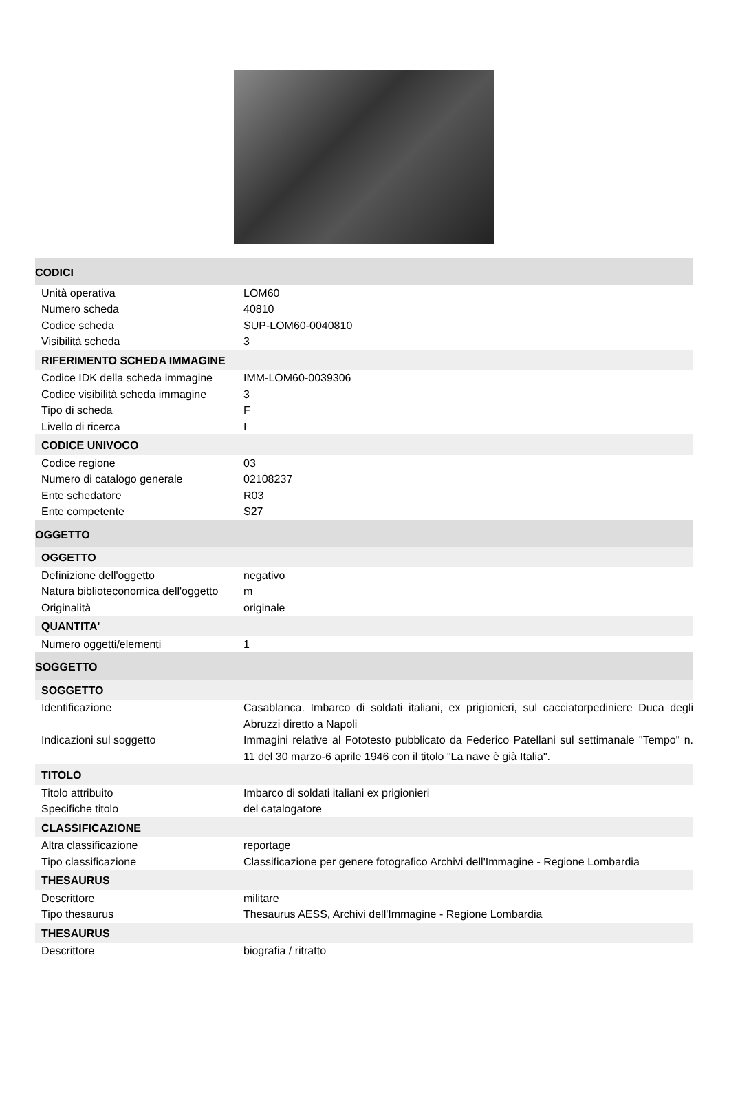| CODICI | |
| Unità operativa | LOM60 |
| Numero scheda | 40810 |
| Codice scheda | SUP-LOM60-0040810 |
| Visibilità scheda | 3 |
| RIFERIMENTO SCHEDA IMMAGINE | |
| Codice IDK della scheda immagine | IMM-LOM60-0039306 |
| Codice visibilità scheda immagine | 3 |
| Tipo di scheda | F |
| Livello di ricerca | I |
| CODICE UNIVOCO | |
| Codice regione | 03 |
| Numero di catalogo generale | 02108237 |
| Ente schedatore | R03 |
| Ente competente | S27 |
| OGGETTO | |
| OGGETTO | |
| Definizione dell'oggetto | negativo |
| Natura biblioteconomica dell'oggetto | m |
| Originalità | originale |
| QUANTITA' | |
| Numero oggetti/elementi | 1 |
| SOGGETTO | |
| SOGGETTO | |
| Identificazione | Casablanca. Imbarco di soldati italiani, ex prigionieri, sul cacciatorpediniere Duca degli Abruzzi diretto a Napoli |
| Indicazioni sul soggetto | Immagini relative al Fototesto pubblicato da Federico Patellani sul settimanale "Tempo" n. 11 del 30 marzo-6 aprile 1946 con il titolo "La nave è già Italia". |
| TITOLO | |
| Titolo attribuito | Imbarco di soldati italiani ex prigionieri |
| Specifiche titolo | del catalogatore |
| CLASSIFICAZIONE | |
| Altra classificazione | reportage |
| Tipo classificazione | Classificazione per genere fotografico Archivi dell'Immagine - Regione Lombardia |
| THESAURUS | |
| Descrittore | militare |
| Tipo thesaurus | Thesaurus AESS, Archivi dell'Immagine - Regione Lombardia |
| THESAURUS | |
| Descrittore | biografia / ritratto |